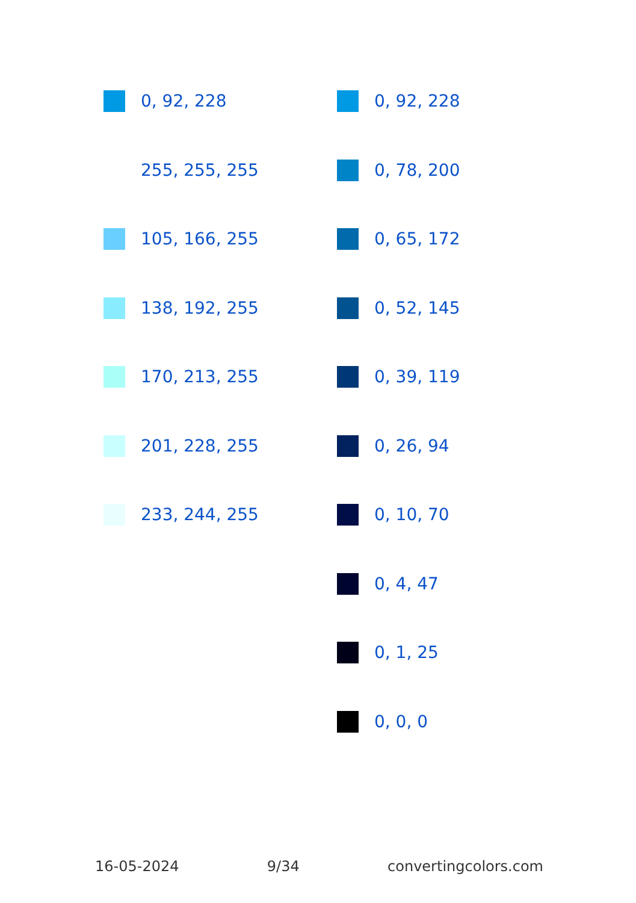0, 92, 228
255, 255, 255
105, 166, 255
138, 192, 255
170, 213, 255
201, 228, 255
233, 244, 255
0, 92, 228
0, 78, 200
0, 65, 172
0, 52, 145
0, 39, 119
0, 26, 94
0, 10, 70
0, 4, 47
0, 1, 25
0, 0, 0
16-05-2024 9/34 convertingcolors.com